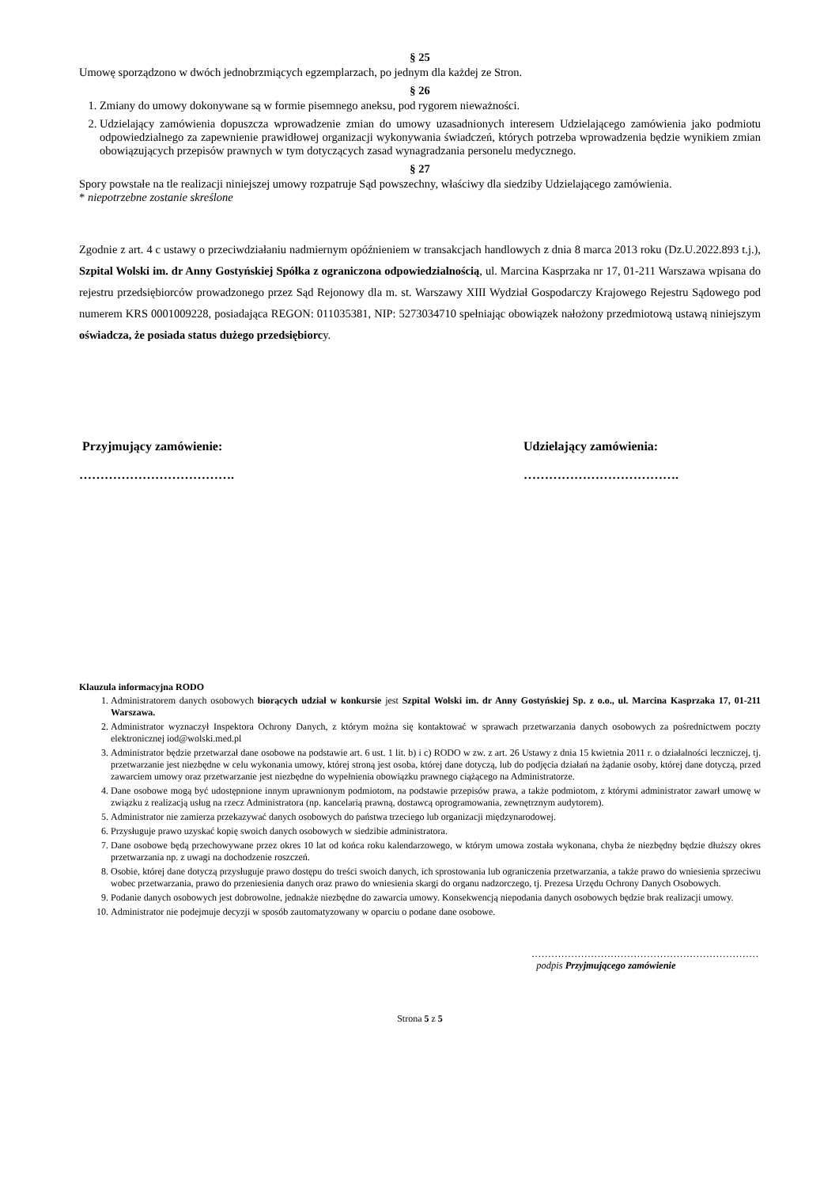§ 25
Umowę sporządzono w dwóch jednobrzmiących egzemplarzach, po jednym dla każdej ze Stron.
§ 26
1. Zmiany do umowy dokonywane są w formie pisemnego aneksu, pod rygorem nieważności.
2. Udzielający zamówienia dopuszcza wprowadzenie zmian do umowy uzasadnionych interesem Udzielającego zamówienia jako podmiotu odpowiedzialnego za zapewnienie prawidłowej organizacji wykonywania świadczeń, których potrzeba wprowadzenia będzie wynikiem zmian obowiązujących przepisów prawnych w tym dotyczących zasad wynagradzania personelu medycznego.
§ 27
Spory powstałe na tle realizacji niniejszej umowy rozpatruje Sąd powszechny, właściwy dla siedziby Udzielającego zamówienia.
* niepotrzebne zostanie skreślone
Zgodnie z art. 4 c ustawy o przeciwdziałaniu nadmiernym opóźnieniem w transakcjach handlowych z dnia 8 marca 2013 roku (Dz.U.2022.893 t.j.), Szpital Wolski im. dr Anny Gostyńskiej Spółka z ograniczona odpowiedzialnością, ul. Marcina Kasprzaka nr 17, 01-211 Warszawa wpisana do rejestru przedsiębiorców prowadzonego przez Sąd Rejonowy dla m. st. Warszawy XIII Wydział Gospodarczy Krajowego Rejestru Sądowego pod numerem KRS 0001009228, posiadająca REGON: 011035381, NIP: 5273034710 spełniając obowiązek nałożony przedmiotową ustawą niniejszym oświadcza, że posiada status dużego przedsiębiorcy.
Przyjmujący zamówienie:
……………………………….
Udzielający zamówienia:
……………………………….
Klauzula informacyjna RODO
1. Administratorem danych osobowych biorących udział w konkursie jest Szpital Wolski im. dr Anny Gostyńskiej Sp. z o.o., ul. Marcina Kasprzaka 17, 01-211 Warszawa.
2. Administrator wyznaczył Inspektora Ochrony Danych, z którym można się kontaktować w sprawach przetwarzania danych osobowych za pośrednictwem poczty elektronicznej iod@wolski.med.pl
3. Administrator będzie przetwarzał dane osobowe na podstawie art. 6 ust. 1 lit. b) i c) RODO w zw. z art. 26 Ustawy z dnia 15 kwietnia 2011 r. o działalności leczniczej, tj. przetwarzanie jest niezbędne w celu wykonania umowy, której stroną jest osoba, której dane dotyczą, lub do podjęcia działań na żądanie osoby, której dane dotyczą, przed zawarciem umowy oraz przetwarzanie jest niezbędne do wypełnienia obowiązku prawnego ciążącego na Administratorze.
4. Dane osobowe mogą być udostępnione innym uprawnionym podmiotom, na podstawie przepisów prawa, a także podmiotom, z którymi administrator zawarł umowę w związku z realizacją usług na rzecz Administratora (np. kancelarią prawną, dostawcą oprogramowania, zewnętrznym audytorem).
5. Administrator nie zamierza przekazywać danych osobowych do państwa trzeciego lub organizacji międzynarodowej.
6. Przysługuje prawo uzyskać kopię swoich danych osobowych w siedzibie administratora.
7. Dane osobowe będą przechowywane przez okres 10 lat od końca roku kalendarzowego, w którym umowa została wykonana, chyba że niezbędny będzie dłuższy okres przetwarzania np. z uwagi na dochodzenie roszczeń.
8. Osobie, której dane dotyczą przysługuje prawo dostępu do treści swoich danych, ich sprostowania lub ograniczenia przetwarzania, a także prawo do wniesienia sprzeciwu wobec przetwarzania, prawo do przeniesienia danych oraz prawo do wniesienia skargi do organu nadzorczego, tj. Prezesa Urzędu Ochrony Danych Osobowych.
9. Podanie danych osobowych jest dobrowolne, jednakże niezbędne do zawarcia umowy. Konsekwencją niepodania danych osobowych będzie brak realizacji umowy.
10. Administrator nie podejmuje decyzji w sposób zautomatyzowany w oparciu o podane dane osobowe.
……………………………………………………………
podpis Przyjmującego zamówienie
Strona 5 z 5